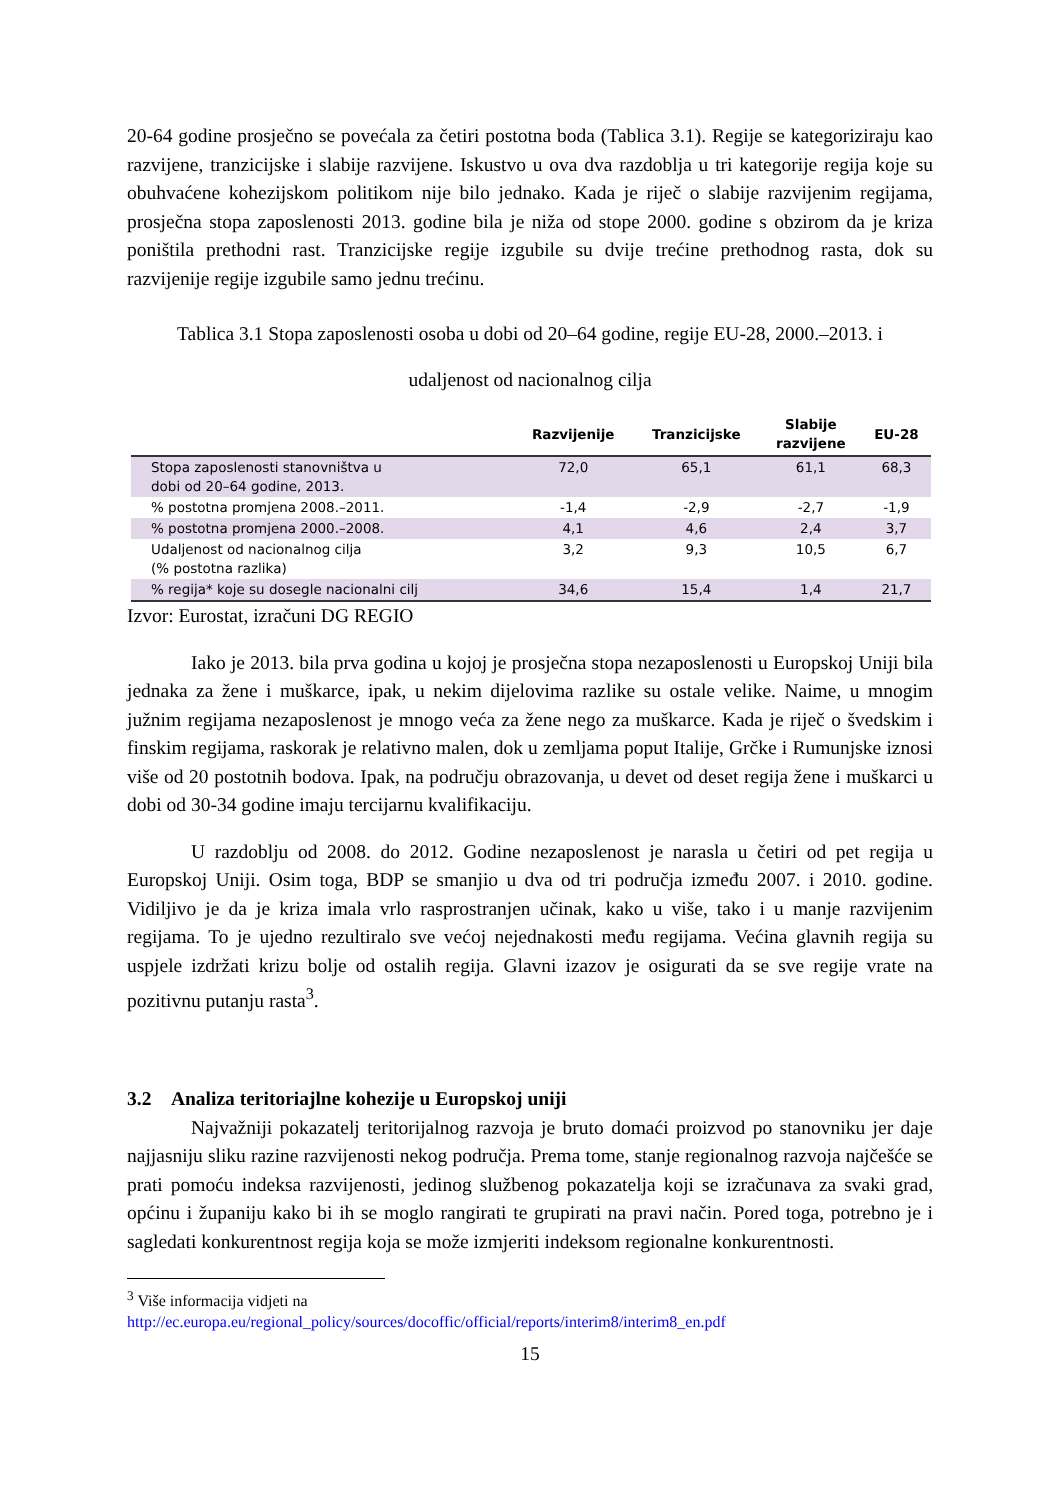20-64 godine prosječno se povećala za četiri postotna boda (Tablica 3.1). Regije se kategoriziraju kao razvijene, tranzicijske i slabije razvijene. Iskustvo u ova dva razdoblja u tri kategorije regija koje su obuhvaćene kohezijskom politikom nije bilo jednako. Kada je riječ o slabije razvijenim regijama, prosječna stopa zaposlenosti 2013. godine bila je niža od stope 2000. godine s obzirom da je kriza poništila prethodni rast. Tranzicijske regije izgubile su dvije trećine prethodnog rasta, dok su razvijenije regije izgubile samo jednu trećinu.
Tablica 3.1 Stopa zaposlenosti osoba u dobi od 20–64 godine, regije EU-28, 2000.–2013. i
udaljenost od nacionalnog cilja
| | Razvijenije | Tranzicijske | Slabije razvijene | EU-28 |
| --- | --- | --- | --- | --- |
| Stopa zaposlenosti stanovništva u dobi od 20–64 godine, 2013. | 72,0 | 65,1 | 61,1 | 68,3 |
| % postotna promjena 2008.–2011. | -1,4 | -2,9 | -2,7 | -1,9 |
| % postotna promjena 2000.–2008. | 4,1 | 4,6 | 2,4 | 3,7 |
| Udaljenost od nacionalnog cilja (% postotna razlika) | 3,2 | 9,3 | 10,5 | 6,7 |
| % regija* koje su dosegle nacionalni cilj | 34,6 | 15,4 | 1,4 | 21,7 |
Izvor: Eurostat, izračuni DG REGIO
Iako je 2013. bila prva godina u kojoj je prosječna stopa nezaposlenosti u Europskoj Uniji bila jednaka za žene i muškarce, ipak, u nekim dijelovima razlike su ostale velike. Naime, u mnogim južnim regijama nezaposlenost je mnogo veća za žene nego za muškarce. Kada je riječ o švedskim i finskim regijama, raskorak je relativno malen, dok u zemljama poput Italije, Grčke i Rumunjske iznosi više od 20 postotnih bodova. Ipak, na području obrazovanja, u devet od deset regija žene i muškarci u dobi od 30-34 godine imaju tercijarnu kvalifikaciju.
U razdoblju od 2008. do 2012. Godine nezaposlenost je narasla u četiri od pet regija u Europskoj Uniji. Osim toga, BDP se smanjio u dva od tri područja između 2007. i 2010. godine. Vidiljivo je da je kriza imala vrlo rasprostranjen učinak, kako u više, tako i u manje razvijenim regijama. To je ujedno rezultiralo sve većoj nejednakosti među regijama. Većina glavnih regija su uspjele izdržati krizu bolje od ostalih regija. Glavni izazov je osigurati da se sve regije vrate na pozitivnu putanju rasta<sup>3</sup>.
3.2 Analiza teritoriajlne kohezije u Europskoj uniji
Najvažniji pokazatelj teritorijalnog razvoja je bruto domaći proizvod po stanovniku jer daje najjasniju sliku razine razvijenosti nekog područja. Prema tome, stanje regionalnog razvoja najčešće se prati pomoću indeksa razvijenosti, jedinog službenog pokazatelja koji se izračunava za svaki grad, općinu i županiju kako bi ih se moglo rangirati te grupirati na pravi način. Pored toga, potrebno je i sagledati konkurentnost regija koja se može izmjeriti indeksom regionalne konkurentnosti.
<sup>3</sup> Više informacija vidjeti na
http://ec.europa.eu/regional_policy/sources/docoffic/official/reports/interim8/interim8_en.pdf
15